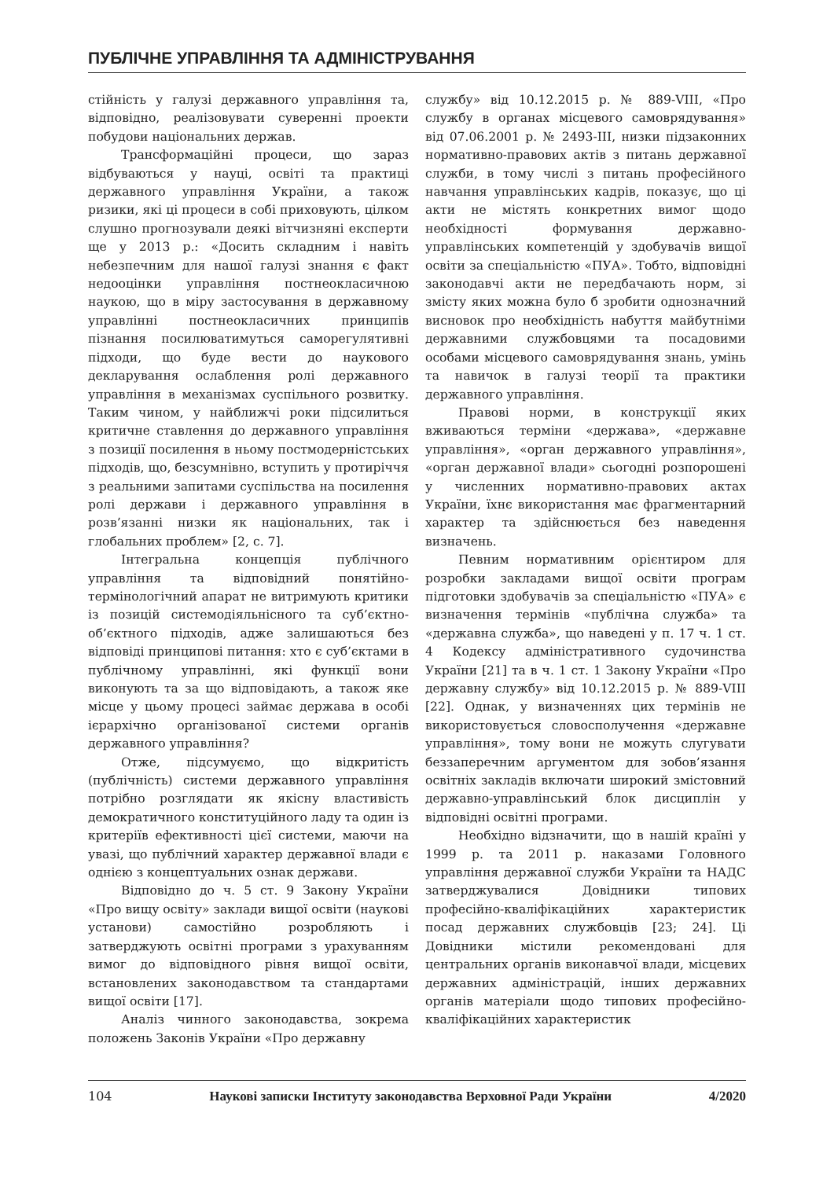ПУБЛІЧНЕ УПРАВЛІННЯ ТА АДМІНІСТРУВАННЯ
стійність у галузі державного управління та, відповідно, реалізовувати суверенні проекти побудови національних держав.
Трансформаційні процеси, що зараз відбуваються у науці, освіті та практиці державного управління України, а також ризики, які ці процеси в собі приховують, цілком слушно прогнозували деякі вітчизняні експерти ще у 2013 р.: «Досить складним і навіть небезпечним для нашої галузі знання є факт недооцінки управління постнеокласичною наукою, що в міру застосування в державному управлінні постнеокласичних принципів пізнання посилюватимуться саморегулятивні підходи, що буде вести до наукового декларування ослаблення ролі державного управління в механізмах суспільного розвитку. Таким чином, у найближчі роки підсилиться критичне ставлення до державного управління з позиції посилення в ньому постмодерністських підходів, що, безсумнівно, вступить у протиріччя з реальними запитами суспільства на посилення ролі держави і державного управління в розв’язанні низки як національних, так і глобальних проблем» [2, с. 7].
Інтегральна концепція публічного управління та відповідний понятійно-термінологічний апарат не витримують критики із позицій системодіяльнісного та суб’єктно-об’єктного підходів, адже залишаються без відповіді принципові питання: хто є суб’єктами в публічному управлінні, які функції вони виконують та за що відповідають, а також яке місце у цьому процесі займає держава в особі ієрархічно організованої системи органів державного управління?
Отже, підсумуємо, що відкритість (публічність) системи державного управління потрібно розглядати як якісну властивість демократичного конституційного ладу та один із критеріїв ефективності цієї системи, маючи на увазі, що публічний характер державної влади є однією з концептуальних ознак держави.
Відповідно до ч. 5 ст. 9 Закону України «Про вищу освіту» заклади вищої освіти (наукові установи) самостійно розробляють і затверджують освітні програми з урахуванням вимог до відповідного рівня вищої освіти, встановлених законодавством та стандартами вищої освіти [17].
Аналіз чинного законодавства, зокрема положень Законів України «Про державну
службу» від 10.12.2015 р. № 889-VIII, «Про службу в органах місцевого самоврядування» від 07.06.2001 р. № 2493-III, низки підзаконних нормативно-правових актів з питань державної служби, в тому числі з питань професійного навчання управлінських кадрів, показує, що ці акти не містять конкретних вимог щодо необхідності формування державно-управлінських компетенцій у здобувачів вищої освіти за спеціальністю «ПУА». Тобто, відповідні законодавчі акти не передбачають норм, зі змісту яких можна було б зробити однозначний висновок про необхідність набуття майбутніми державними службовцями та посадовими особами місцевого самоврядування знань, умінь та навичок в галузі теорії та практики державного управління.
Правові норми, в конструкції яких вживаються терміни «держава», «державне управління», «орган державного управління», «орган державної влади» сьогодні розпорошені у численних нормативно-правових актах України, їхнє використання має фрагментарний характер та здійснюється без наведення визначень.
Певним нормативним орієнтиром для розробки закладами вищої освіти програм підготовки здобувачів за спеціальністю «ПУА» є визначення термінів «публічна служба» та «державна служба», що наведені у п. 17 ч. 1 ст. 4 Кодексу адміністративного судочинства України [21] та в ч. 1 ст. 1 Закону України «Про державну службу» від 10.12.2015 р. № 889-VIII [22]. Однак, у визначеннях цих термінів не використовується словосполучення «державне управління», тому вони не можуть слугувати беззаперечним аргументом для зобов’язання освітніх закладів включати широкий змістовний державно-управлінський блок дисциплін у відповідні освітні програми.
Необхідно відзначити, що в нашій країні у 1999 р. та 2011 р. наказами Головного управління державної служби України та НАДС затверджувалися Довідники типових професійно-кваліфікаційних характеристик посад державних службовців [23; 24]. Ці Довідники містили рекомендовані для центральних органів виконавчої влади, місцевих державних адміністрацій, інших державних органів матеріали щодо типових професійно-кваліфікаційних характеристик
104 Наукові записки Інституту законодавства Верховної Ради України 4/2020